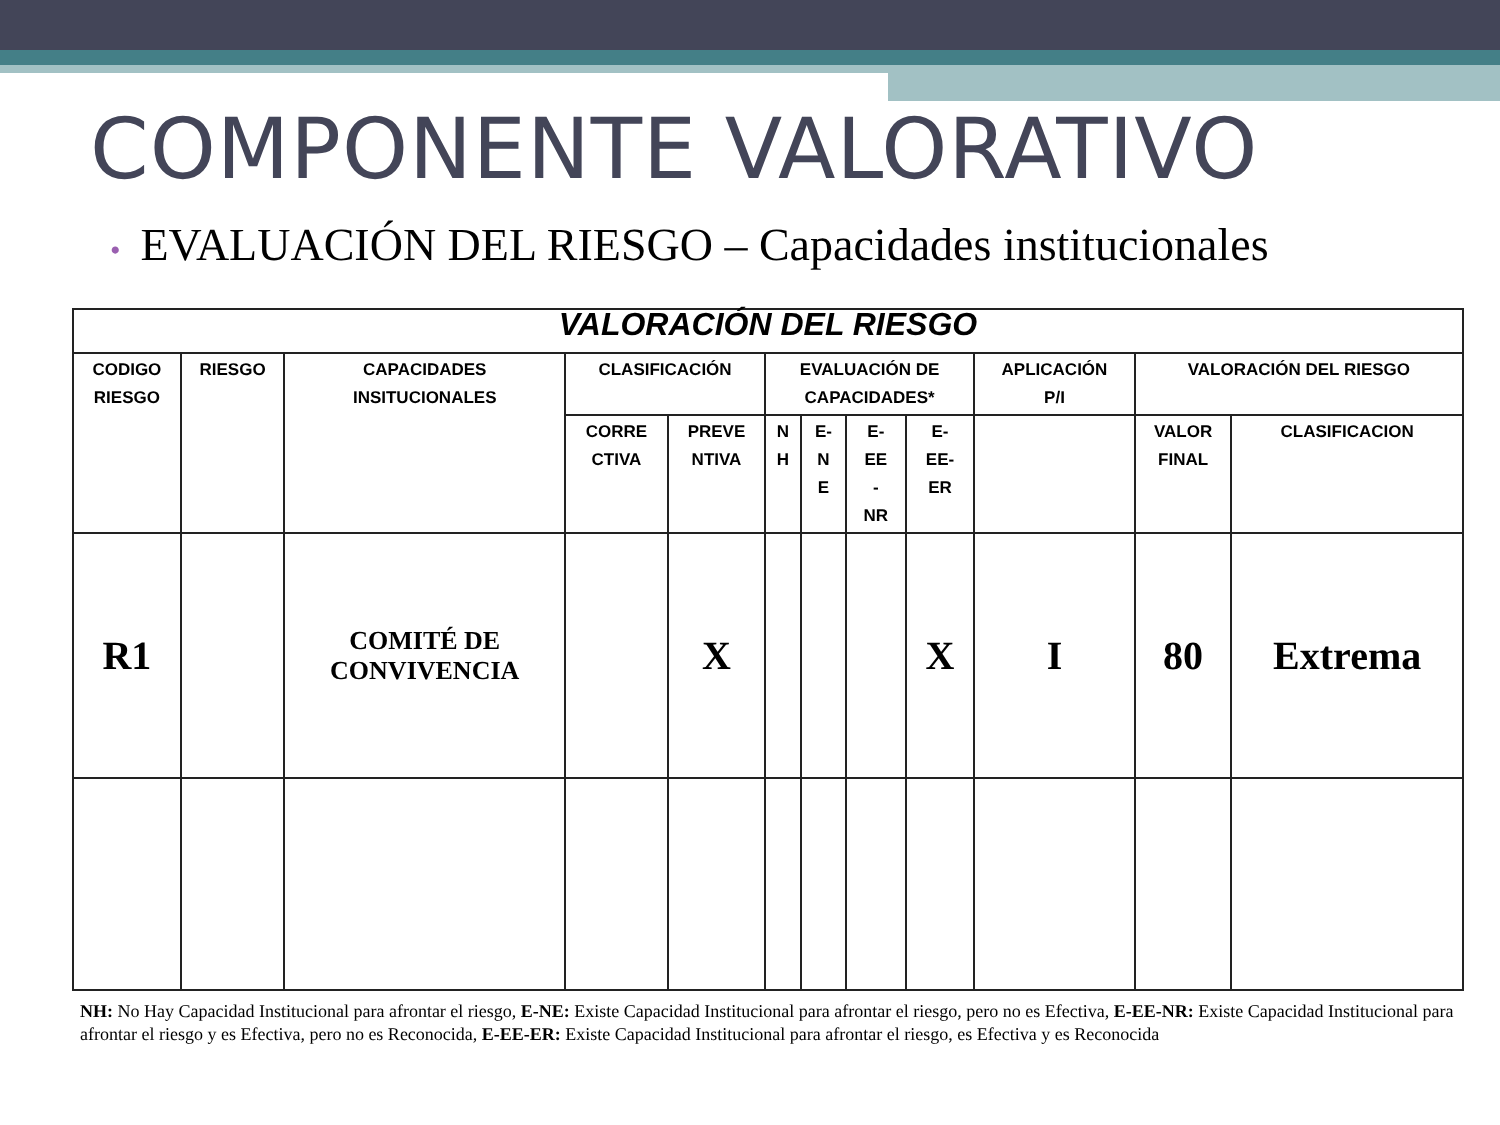COMPONENTE VALORATIVO
• EVALUACIÓN DEL RIESGO – Capacidades institucionales
| VALORACIÓN DEL RIESGO | | | | | | | | | | | |
| --- | --- | --- | --- | --- | --- | --- | --- | --- | --- | --- | --- |
| CODIGO RIESGO | RIESGO | CAPACIDADES INSITUCIONALES | CLASIFICACIÓN | | EVALUACIÓN DE CAPACIDADES* | | | | APLICACIÓN P/I | VALORACIÓN DEL RIESGO | |
| | | | CORRE CTIVA | PREVE NTIVA | N H | E- N E | E- EE - NR | E- EE- ER | | VALOR FINAL | CLASIFICACION |
| R1 | | COMITÉ DE CONVIVENCIA | | X | | | | X | I | 80 | Extrema |
NH: No Hay Capacidad Institucional para afrontar el riesgo, E-NE: Existe Capacidad Institucional para afrontar el riesgo, pero no es Efectiva, E-EE-NR: Existe Capacidad Institucional para afrontar el riesgo y es Efectiva, pero no es Reconocida, E-EE-ER: Existe Capacidad Institucional para afrontar el riesgo, es Efectiva y es Reconocida